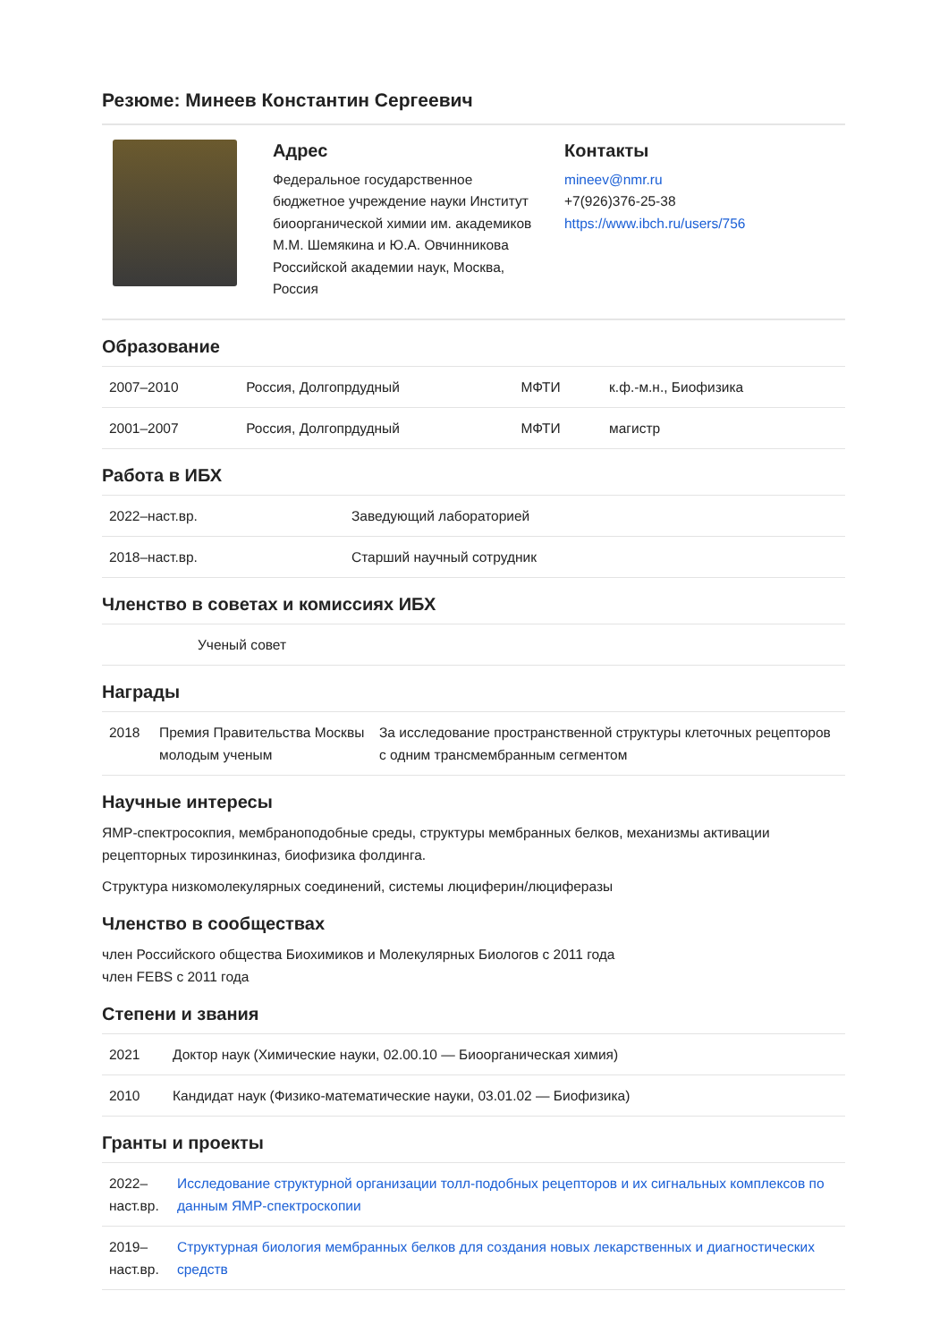Резюме: Минеев Константин Сергеевич
Адрес
Федеральное государственное бюджетное учреждение науки Институт биоорганической химии им. академиков М.М. Шемякина и Ю.А. Овчинникова Российской академии наук, Москва, Россия
Контакты
mineev@nmr.ru
+7(926)376-25-38
https://www.ibch.ru/users/756
Образование
| 2007–2010 | Россия, Долгопрдудный | МФТИ | к.ф.-м.н., Биофизика |
| 2001–2007 | Россия, Долгопрдудный | МФТИ | магистр |
Работа в ИБХ
| 2022–наст.вр. | Заведующий лабораторией |
| 2018–наст.вр. | Старший научный сотрудник |
Членство в советах и комиссиях ИБХ
| Ученый совет |
Награды
| 2018 | Премия Правительства Москвы молодым ученым | За исследование пространственной структуры клеточных рецепторов с одним трансмембранным сегментом |
Научные интересы
ЯМР-спектросокпия, мембраноподобные среды, структуры мембранных белков, механизмы активации рецепторных тирозинкиназ, биофизика фолдинга.
Структура низкомолекулярных соединений, системы люциферин/люциферазы
Членство в сообществах
член Российского общества Биохимиков и Молекулярных Биологов с 2011 года
член FEBS с 2011 года
Степени и звания
| 2021 | Доктор наук (Химические науки, 02.00.10 — Биоорганическая химия) |
| 2010 | Кандидат наук (Физико-математические науки, 03.01.02 — Биофизика) |
Гранты и проекты
| 2022–наст.вр. | Исследование структурной организации толл-подобных рецепторов и их сигнальных комплексов по данным ЯМР-спектроскопии |
| 2019–наст.вр. | Структурная биология мембранных белков для создания новых лекарственных и диагностических средств |